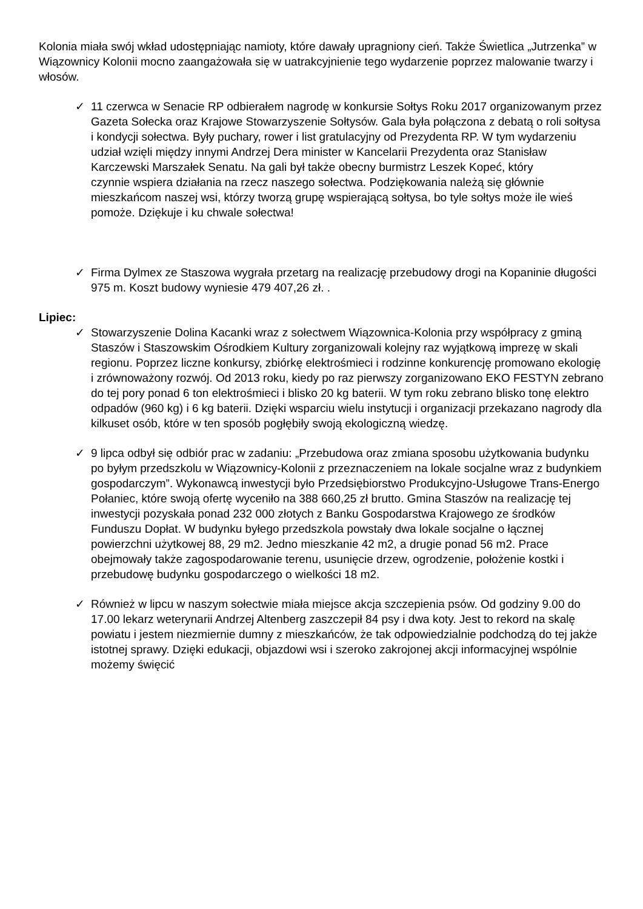Kolonia miała swój wkład udostępniając namioty, które dawały upragniony cień. Także Świetlica „Jutrzenka” w Wiązownicy Kolonii mocno zaangażowała się w uatrakcyjnienie tego wydarzenie poprzez malowanie twarzy i włosów.
✓ 11 czerwca w Senacie RP odbierałem nagrodę w konkursie Sołtys Roku 2017 organizowanym przez Gazeta Sołecka oraz Krajowe Stowarzyszenie Sołtysów. Gala była połączona z debatą o roli sołtysa i kondycji sołectwa. Były puchary, rower i list gratulacyjny od Prezydenta RP. W tym wydarzeniu udział wzięli między innymi Andrzej Dera minister w Kancelarii Prezydenta oraz Stanisław Karczewski Marszałek Senatu. Na gali był także obecny burmistrz Leszek Kopeć, który
czynnie wspiera działania na rzecz naszego sołectwa. Podziękowania należą się głównie mieszkańcom naszej wsi, którzy tworzą grupę wspierającą sołtysa, bo tyle sołtys może ile wieś pomoże. Dziękuje i ku chwale sołectwa!
✓ Firma Dylmex ze Staszowa wygrała przetarg na realizację przebudowy drogi na Kopaninie długości 975 m. Koszt budowy wyniesie 479 407,26 zł. .
Lipiec:
✓ Stowarzyszenie Dolina Kacanki wraz z sołectwem Wiązownica-Kolonia przy współpracy z gminą Staszów i Staszowskim Ośrodkiem Kultury zorganizowali kolejny raz wyjątkową imprezę w skali regionu. Poprzez liczne konkursy, zbiórkę elektrośmieci i rodzinne konkurencję promowano ekologię i zrównoważony rozwój. Od 2013 roku, kiedy po raz pierwszy zorganizowano EKO FESTYN zebrano do tej pory ponad 6 ton elektrośmieci i blisko 20 kg baterii. W tym roku zebrano blisko tonę elektro odpadów (960 kg) i 6 kg baterii. Dzięki wsparciu wielu instytucji i organizacji przekazano nagrody dla kilkuset osób, które w ten sposób pogłębiły swoją ekologiczną wiedzę.
✓ 9 lipca odbył się odbiór prac w zadaniu: „Przebudowa oraz zmiana sposobu użytkowania budynku po byłym przedszkolu w Wiązownicy-Kolonii z przeznaczeniem na lokale socjalne wraz z budynkiem gospodarczym”. Wykonawcą inwestycji było Przedsiębiorstwo Produkcyjno-Usługowe Trans-Energo Połaniec, które swoją ofertę wyceniło na 388 660,25 zł brutto. Gmina Staszów na realizację tej inwestycji pozyskała ponad 232 000 złotych z Banku Gospodarstwa Krajowego ze środków Funduszu Dopłat. W budynku byłego przedszkola powstały dwa lokale socjalne o łącznej powierzchni użytkowej 88, 29 m2. Jedno mieszkanie 42 m2, a drugie ponad 56 m2. Prace obejmowały także zagospodarowanie terenu, usunięcie drzew, ogrodzenie, położenie kostki i przebudowę budynku gospodarczego o wielkości 18 m2.
✓ Również w lipcu w naszym sołectwie miała miejsce akcja szczepienia psów. Od godziny 9.00 do 17.00 lekarz weterynarii Andrzej Altenberg zaszczepił 84 psy i dwa koty. Jest to rekord na skalę powiatu i jestem niezmiernie dumny z mieszkańców, że tak odpowiedzialnie podchodzą do tej jakże istotnej sprawy. Dzięki edukacji, objazdowi wsi i szeroko zakrojonej akcji informacyjnej wspólnie możemy święcić